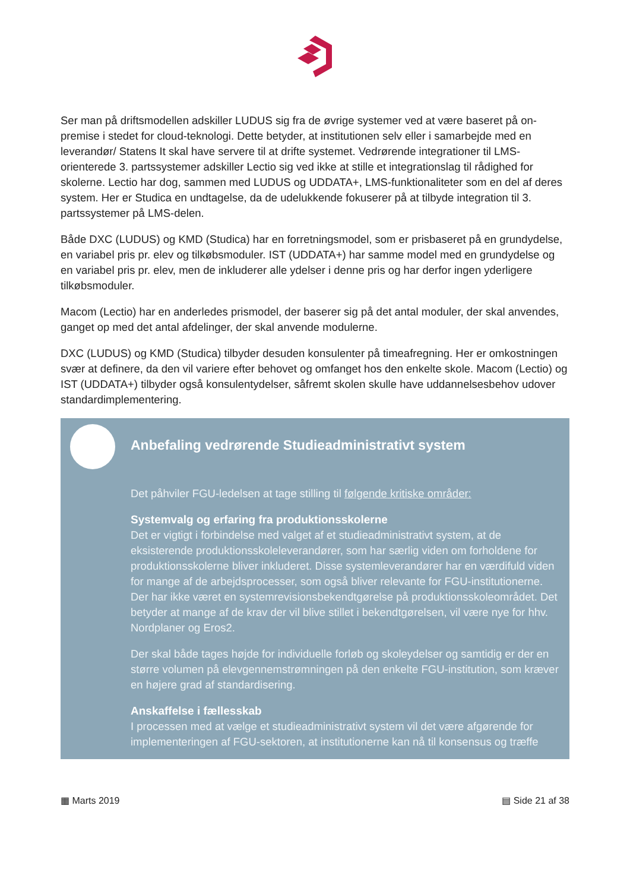Ser man på driftsmodellen adskiller LUDUS sig fra de øvrige systemer ved at være baseret på on-premise i stedet for cloud-teknologi. Dette betyder, at institutionen selv eller i samarbejde med en leverandør/ Statens It skal have servere til at drifte systemet. Vedrørende integrationer til LMS-orienterede 3. partssystemer adskiller Lectio sig ved ikke at stille et integrationslag til rådighed for skolerne. Lectio har dog, sammen med LUDUS og UDDATA+, LMS-funktionaliteter som en del af deres system. Her er Studica en undtagelse, da de udelukkende fokuserer på at tilbyde integration til 3. partssystemer på LMS-delen.
Både DXC (LUDUS) og KMD (Studica) har en forretningsmodel, som er prisbaseret på en grundydelse, en variabel pris pr. elev og tilkøbsmoduler. IST (UDDATA+) har samme model med en grundydelse og en variabel pris pr. elev, men de inkluderer alle ydelser i denne pris og har derfor ingen yderligere tilkøbsmoduler.
Macom (Lectio) har en anderledes prismodel, der baserer sig på det antal moduler, der skal anvendes, ganget op med det antal afdelinger, der skal anvende modulerne.
DXC (LUDUS) og KMD (Studica) tilbyder desuden konsulenter på timeafregning. Her er omkostningen svær at definere, da den vil variere efter behovet og omfanget hos den enkelte skole. Macom (Lectio) og IST (UDDATA+) tilbyder også konsulentydelser, såfremt skolen skulle have uddannelsesbehov udover standardimplementering.
Anbefaling vedrørende Studieadministrativt system
Det påhviler FGU-ledelsen at tage stilling til følgende kritiske områder:
Systemvalg og erfaring fra produktionsskolerne
Det er vigtigt i forbindelse med valget af et studieadministrativt system, at de eksisterende produktionsskoleleverandører, som har særlig viden om forholdene for produktionsskolerne bliver inkluderet. Disse systemleverandører har en værdifuld viden for mange af de arbejdsprocesser, som også bliver relevante for FGU-institutionerne. Der har ikke været en systemrevisionsbekendtgørelse på produktionsskoleområdet. Det betyder at mange af de krav der vil blive stillet i bekendtgørelsen, vil være nye for hhv. Nordplaner og Eros2.
Der skal både tages højde for individuelle forløb og skoleydelser og samtidig er der en større volumen på elevgennemstrømningen på den enkelte FGU-institution, som kræver en højere grad af standardisering.
Anskaffelse i fællesskab
I processen med at vælge et studieadministrativt system vil det være afgørende for implementeringen af FGU-sektoren, at institutionerne kan nå til konsensus og træffe
▦ Marts 2019 ▤ Side 21 af 38